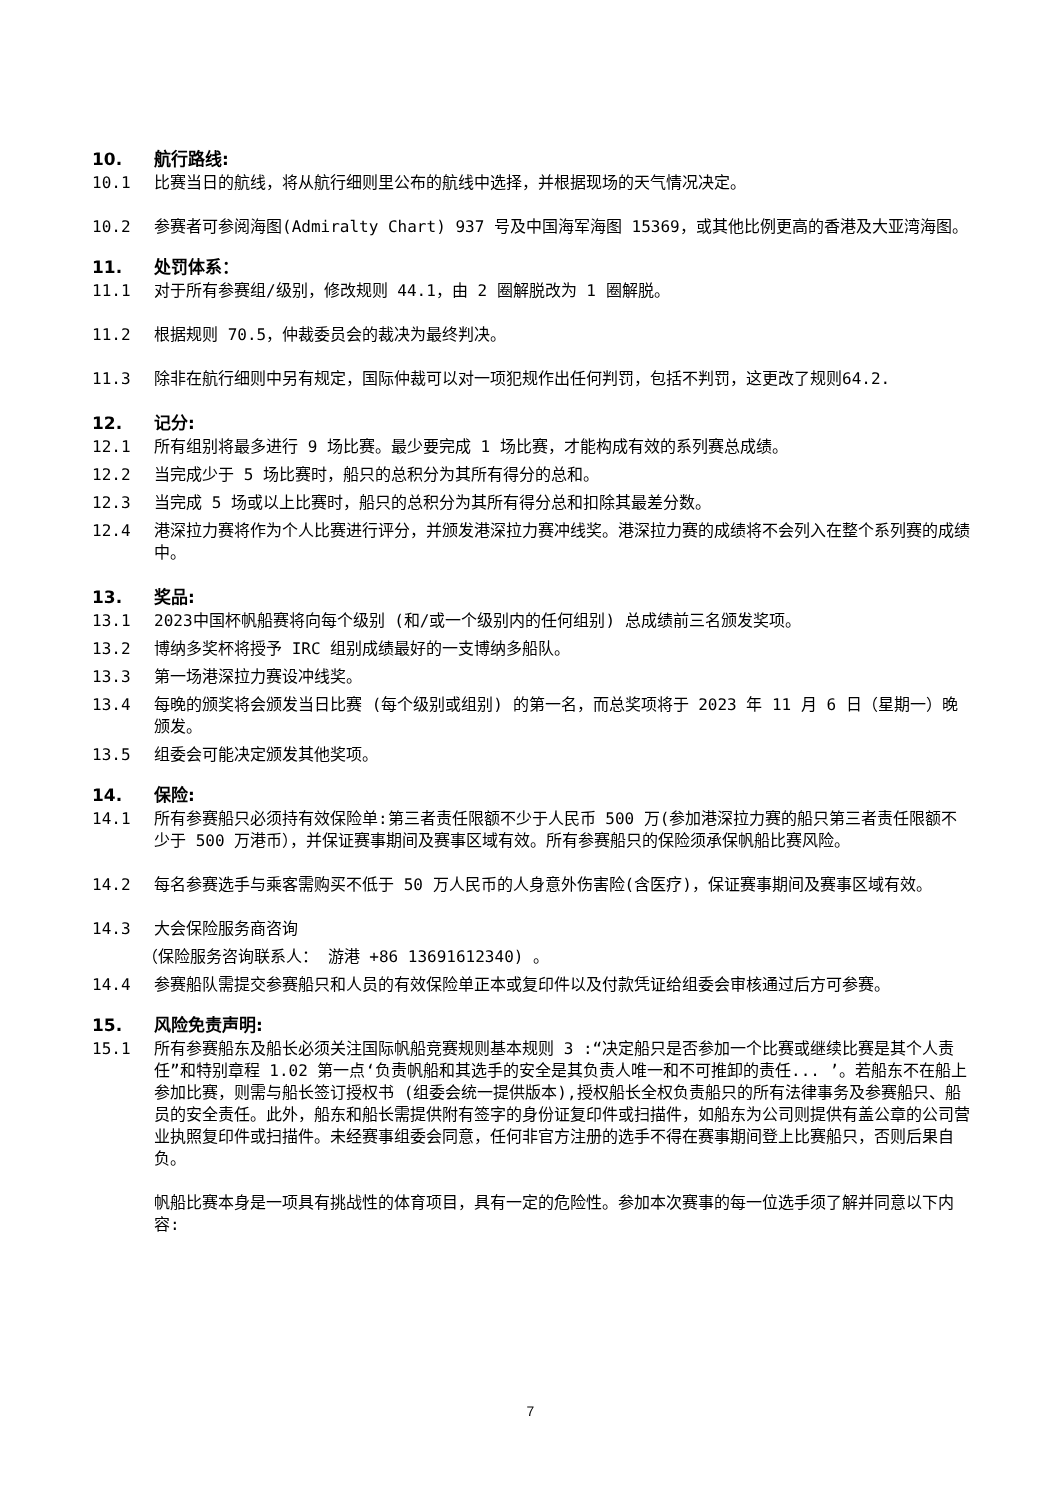10. 航行路线:
10.1 比赛当日的航线，将从航行细则里公布的航线中选择，并根据现场的天气情况决定。
10.2 参赛者可参阅海图(Admiralty Chart) 937 号及中国海军海图 15369，或其他比例更高的香港及大亚湾海图。
11. 处罚体系：
11.1 对于所有参赛组/级别，修改规则 44.1，由 2 圈解脱改为 1 圈解脱。
11.2 根据规则 70.5，仲裁委员会的裁决为最终判决。
11.3 除非在航行细则中另有规定，国际仲裁可以对一项犯规作出任何判罚，包括不判罚，这更改了规则64.2.
12. 记分:
12.1 所有组别将最多进行 9 场比赛。最少要完成 1 场比赛，才能构成有效的系列赛总成绩。
12.2 当完成少于 5 场比赛时，船只的总积分为其所有得分的总和。
12.3 当完成 5 场或以上比赛时，船只的总积分为其所有得分总和扣除其最差分数。
12.4 港深拉力赛将作为个人比赛进行评分，并颁发港深拉力赛冲线奖。港深拉力赛的成绩将不会列入在整个系列赛的成绩中。
13. 奖品:
13.1 2023中国杯帆船赛将向每个级别 (和/或一个级别内的任何组别) 总成绩前三名颁发奖项。
13.2 博纳多奖杯将授予 IRC 组别成绩最好的一支博纳多船队。
13.3 第一场港深拉力赛设冲线奖。
13.4 每晚的颁奖将会颁发当日比赛 (每个级别或组别) 的第一名，而总奖项将于 2023 年 11 月 6 日（星期一）晚颁发。
13.5 组委会可能决定颁发其他奖项。
14. 保险:
14.1 所有参赛船只必须持有效保险单:第三者责任限额不少于人民币 500 万(参加港深拉力赛的船只第三者责任限额不少于 500 万港币），并保证赛事期间及赛事区域有效。所有参赛船只的保险须承保帆船比赛风险。
14.2 每名参赛选手与乘客需购买不低于 50 万人民币的人身意外伤害险(含医疗)，保证赛事期间及赛事区域有效。
14.3 大会保险服务商咨询
（保险服务咨询联系人： 游港 +86 13691612340) 。
14.4 参赛船队需提交参赛船只和人员的有效保险单正本或复印件以及付款凭证给组委会审核通过后方可参赛。
15. 风险免责声明:
15.1 所有参赛船东及船长必须关注国际帆船竞赛规则基本规则 3 :“决定船只是否参加一个比赛或继续比赛是其个人责任”和特别章程 1.02 第一点‘负责帆船和其选手的安全是其负责人唯一和不可推卸的责任... ’。若船东不在船上参加比赛，则需与船长签订授权书 (组委会统一提供版本),授权船长全权负责船只的所有法律事务及参赛船只、船员的安全责任。此外，船东和船长需提供附有签字的身份证复印件或扫描件，如船东为公司则提供有盖公章的公司营业执照复印件或扫描件。未经赛事组委会同意，任何非官方注册的选手不得在赛事期间登上比赛船只，否则后果自负。
帆船比赛本身是一项具有挑战性的体育项目，具有一定的危险性。参加本次赛事的每一位选手须了解并同意以下内容:
7